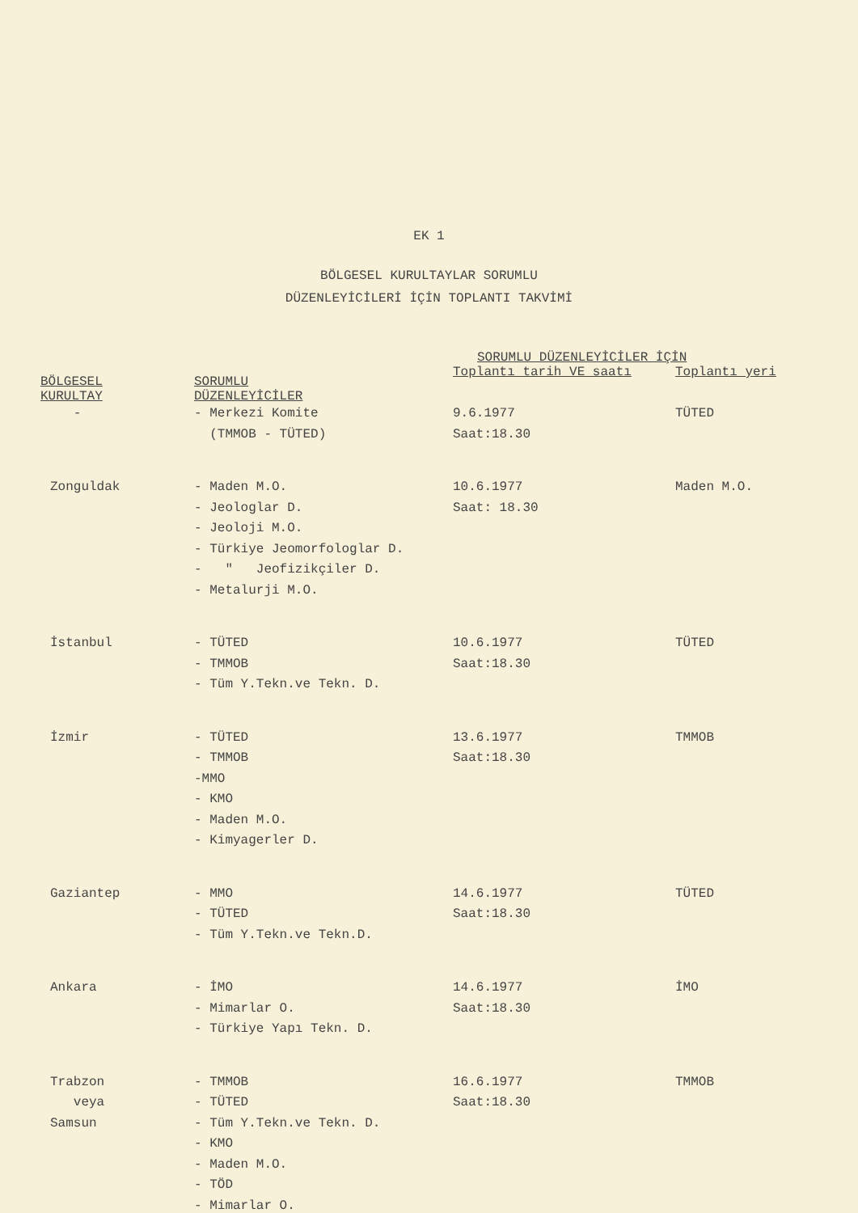EK 1
BÖLGESEL KURULTAYLAR SORUMLU
DÜZENLEYİCİLERİ İÇİN TOPLANTI TAKVİMİ
| BÖLGESEL KURULTAY | SORUMLU DÜZENLEYİCİLER | SORUMLU DÜZENLEYİCİLER İÇİN | |
| --- | --- | --- | --- |
| | | Toplantı tarih VE saatı | Toplantı yeri |
| - | - Merkezi Komite (TMMOB - TÜTED) | 9.6.1977 Saat:18.30 | TÜTED |
| Zonguldak | - Maden M.O. - Jeologlar D. - Jeoloji M.O. - Türkiye Jeomorfologlar D. - " Jeofizikçiler D. - Metalurji M.O. | 10.6.1977 Saat: 18.30 | Maden M.O. |
| İstanbul | - TÜTED - TMMOB - Tüm Y.Tekn.ve Tekn. D. | 10.6.1977 Saat:18.30 | TÜTED |
| İzmir | - TÜTED - TMMOB -MMO - KMO - Maden M.O. - Kimyagerler D. | 13.6.1977 Saat:18.30 | TMMOB |
| Gaziantep | - MMO - TÜTED - Tüm Y.Tekn.ve Tekn.D. | 14.6.1977 Saat:18.30 | TÜTED |
| Ankara | - İMO - Mimarlar O. - Türkiye Yapı Tekn. D. | 14.6.1977 Saat:18.30 | İMO |
| Trabzon veya Samsun | - TMMOB - TÜTED - Tüm Y.Tekn.ve Tekn. D. - KMO - Maden M.O. - TÖD - Mimarlar O. | 16.6.1977 Saat:18.30 | TMMOB |